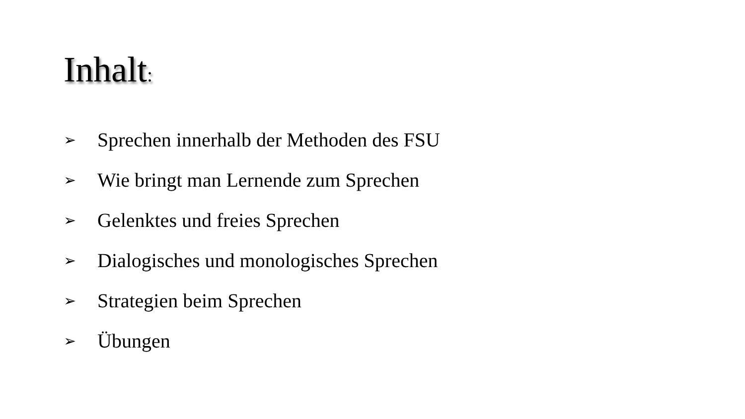Inhalt:
➢ Sprechen innerhalb der Methoden des FSU
➢ Wie bringt man Lernende zum Sprechen
➢ Gelenktes und freies Sprechen
➢ Dialogisches und monologisches Sprechen
➢ Strategien beim Sprechen
➢ Übungen